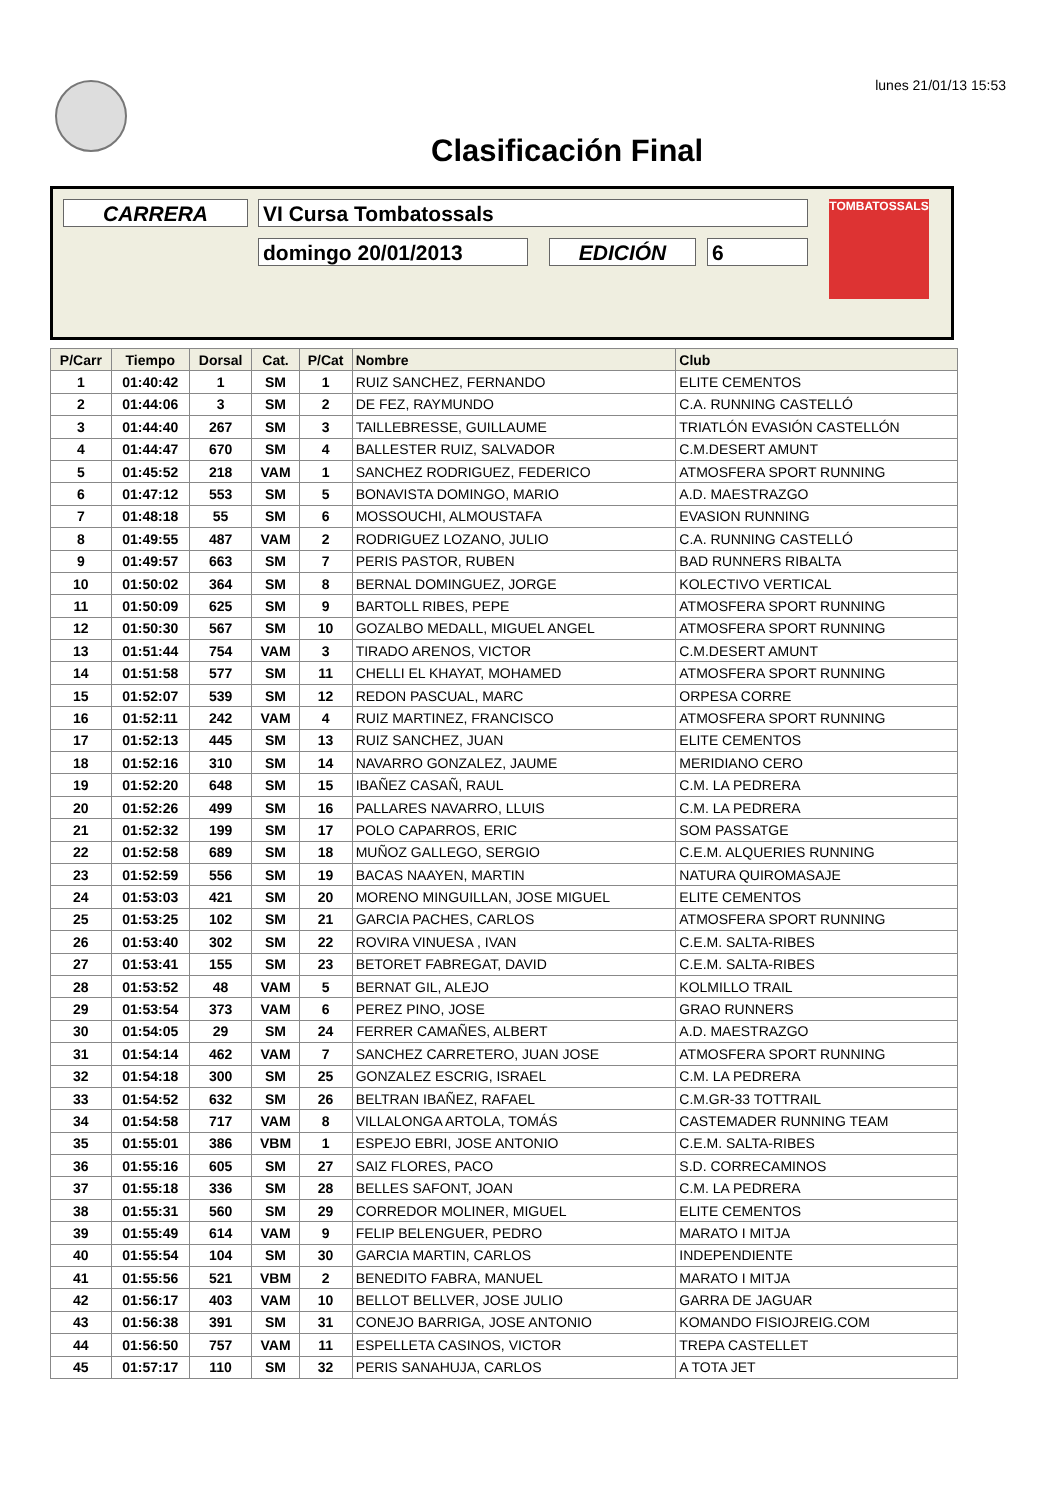lunes 21/01/13 15:53
Clasificación Final
CARRERA VI Cursa Tombatossals
domingo 20/01/2013 EDICIÓN 6
TOMBATOSSALS
| P/Carr | Tiempo | Dorsal | Cat. | P/Cat | Nombre | Club |
| --- | --- | --- | --- | --- | --- | --- |
| 1 | 01:40:42 | 1 | SM | 1 | RUIZ SANCHEZ, FERNANDO | ELITE CEMENTOS |
| 2 | 01:44:06 | 3 | SM | 2 | DE FEZ, RAYMUNDO | C.A. RUNNING CASTELLÓ |
| 3 | 01:44:40 | 267 | SM | 3 | TAILLEBRESSE, GUILLAUME | TRIATLÓN EVASIÓN CASTELLÓN |
| 4 | 01:44:47 | 670 | SM | 4 | BALLESTER RUIZ, SALVADOR | C.M.DESERT AMUNT |
| 5 | 01:45:52 | 218 | VAM | 1 | SANCHEZ RODRIGUEZ, FEDERICO | ATMOSFERA SPORT RUNNING |
| 6 | 01:47:12 | 553 | SM | 5 | BONAVISTA DOMINGO, MARIO | A.D. MAESTRAZGO |
| 7 | 01:48:18 | 55 | SM | 6 | MOSSOUCHI, ALMOUSTAFA | EVASION RUNNING |
| 8 | 01:49:55 | 487 | VAM | 2 | RODRIGUEZ LOZANO, JULIO | C.A. RUNNING CASTELLÓ |
| 9 | 01:49:57 | 663 | SM | 7 | PERIS PASTOR, RUBEN | BAD RUNNERS RIBALTA |
| 10 | 01:50:02 | 364 | SM | 8 | BERNAL DOMINGUEZ, JORGE | KOLECTIVO VERTICAL |
| 11 | 01:50:09 | 625 | SM | 9 | BARTOLL RIBES, PEPE | ATMOSFERA SPORT RUNNING |
| 12 | 01:50:30 | 567 | SM | 10 | GOZALBO MEDALL, MIGUEL ANGEL | ATMOSFERA SPORT RUNNING |
| 13 | 01:51:44 | 754 | VAM | 3 | TIRADO ARENOS, VICTOR | C.M.DESERT AMUNT |
| 14 | 01:51:58 | 577 | SM | 11 | CHELLI EL KHAYAT, MOHAMED | ATMOSFERA SPORT RUNNING |
| 15 | 01:52:07 | 539 | SM | 12 | REDON PASCUAL, MARC | ORPESA CORRE |
| 16 | 01:52:11 | 242 | VAM | 4 | RUIZ MARTINEZ, FRANCISCO | ATMOSFERA SPORT RUNNING |
| 17 | 01:52:13 | 445 | SM | 13 | RUIZ SANCHEZ, JUAN | ELITE CEMENTOS |
| 18 | 01:52:16 | 310 | SM | 14 | NAVARRO GONZALEZ, JAUME | MERIDIANO CERO |
| 19 | 01:52:20 | 648 | SM | 15 | IBAÑEZ CASAÑ, RAUL | C.M. LA PEDRERA |
| 20 | 01:52:26 | 499 | SM | 16 | PALLARES NAVARRO, LLUIS | C.M. LA PEDRERA |
| 21 | 01:52:32 | 199 | SM | 17 | POLO CAPARROS, ERIC | SOM PASSATGE |
| 22 | 01:52:58 | 689 | SM | 18 | MUÑOZ GALLEGO, SERGIO | C.E.M. ALQUERIES RUNNING |
| 23 | 01:52:59 | 556 | SM | 19 | BACAS NAAYEN, MARTIN | NATURA QUIROMASAJE |
| 24 | 01:53:03 | 421 | SM | 20 | MORENO MINGUILLAN, JOSE MIGUEL | ELITE CEMENTOS |
| 25 | 01:53:25 | 102 | SM | 21 | GARCIA PACHES, CARLOS | ATMOSFERA SPORT RUNNING |
| 26 | 01:53:40 | 302 | SM | 22 | ROVIRA VINUESA , IVAN | C.E.M. SALTA-RIBES |
| 27 | 01:53:41 | 155 | SM | 23 | BETORET FABREGAT, DAVID | C.E.M. SALTA-RIBES |
| 28 | 01:53:52 | 48 | VAM | 5 | BERNAT GIL, ALEJO | KOLMILLO TRAIL |
| 29 | 01:53:54 | 373 | VAM | 6 | PEREZ PINO, JOSE | GRAO RUNNERS |
| 30 | 01:54:05 | 29 | SM | 24 | FERRER CAMAÑES, ALBERT | A.D. MAESTRAZGO |
| 31 | 01:54:14 | 462 | VAM | 7 | SANCHEZ CARRETERO, JUAN JOSE | ATMOSFERA SPORT RUNNING |
| 32 | 01:54:18 | 300 | SM | 25 | GONZALEZ ESCRIG, ISRAEL | C.M. LA PEDRERA |
| 33 | 01:54:52 | 632 | SM | 26 | BELTRAN IBAÑEZ, RAFAEL | C.M.GR-33 TOTTRAIL |
| 34 | 01:54:58 | 717 | VAM | 8 | VILLALONGA ARTOLA, TOMÁS | CASTEMADER RUNNING TEAM |
| 35 | 01:55:01 | 386 | VBM | 1 | ESPEJO EBRI, JOSE ANTONIO | C.E.M. SALTA-RIBES |
| 36 | 01:55:16 | 605 | SM | 27 | SAIZ FLORES, PACO | S.D. CORRECAMINOS |
| 37 | 01:55:18 | 336 | SM | 28 | BELLES SAFONT, JOAN | C.M. LA PEDRERA |
| 38 | 01:55:31 | 560 | SM | 29 | CORREDOR MOLINER, MIGUEL | ELITE CEMENTOS |
| 39 | 01:55:49 | 614 | VAM | 9 | FELIP BELENGUER, PEDRO | MARATO I MITJA |
| 40 | 01:55:54 | 104 | SM | 30 | GARCIA MARTIN, CARLOS | INDEPENDIENTE |
| 41 | 01:55:56 | 521 | VBM | 2 | BENEDITO FABRA, MANUEL | MARATO I MITJA |
| 42 | 01:56:17 | 403 | VAM | 10 | BELLOT BELLVER, JOSE JULIO | GARRA DE JAGUAR |
| 43 | 01:56:38 | 391 | SM | 31 | CONEJO BARRIGA, JOSE ANTONIO | KOMANDO FISIOJREIG.COM |
| 44 | 01:56:50 | 757 | VAM | 11 | ESPELLETA CASINOS, VICTOR | TREPA CASTELLET |
| 45 | 01:57:17 | 110 | SM | 32 | PERIS SANAHUJA, CARLOS | A TOTA JET |